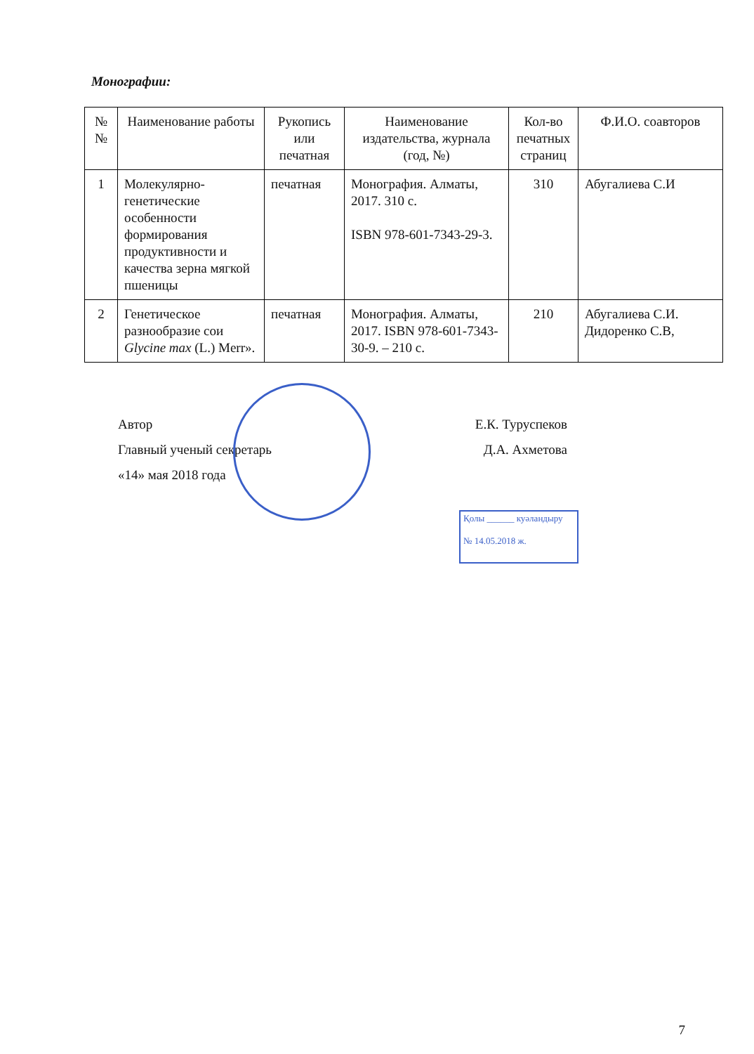Монографии:
| № № | Наименование работы | Рукопись или печатная | Наименование издательства, журнала (год, №) | Кол-во печатных страниц | Ф.И.О. соавторов |
| --- | --- | --- | --- | --- | --- |
| 1 | Молекулярно-генетические особенности формирования продуктивности и качества зерна мягкой пшеницы | печатная | Монография. Алматы, 2017. 310 с. ISBN 978-601-7343-29-3. | 310 | Абугалиева С.И |
| 2 | Генетическое разнообразие сои Glycine max (L.) Merr». | печатная | Монография. Алматы, 2017. ISBN 978-601-7343-30-9. – 210 с. | 210 | Абугалиева С.И. Дидоренко С.В, |
Автор Е.К. Туруспеков
Главный ученый секретарь Д.А. Ахметова
«14» мая 2018 года
Қолы ______ куәландыру
№ 14.05.2018 ж.
7